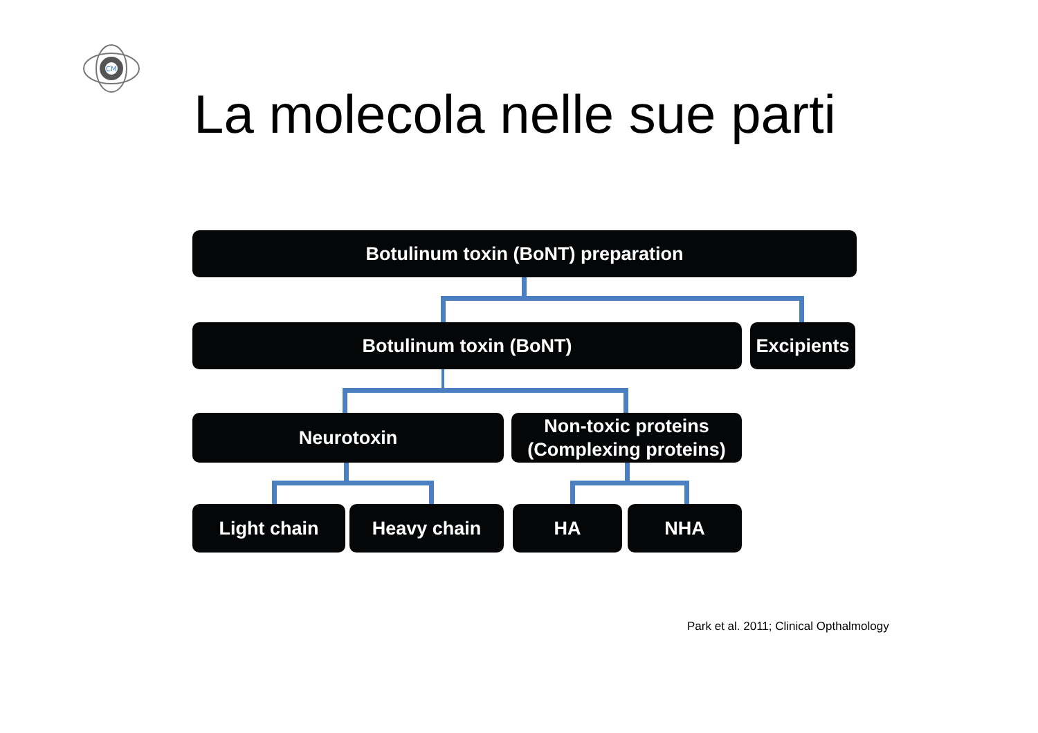CM
La molecola nelle sue parti
Botulinum toxin (BoNT) preparation
Botulinum toxin (BoNT)
Excipients
Neurotoxin
Non-toxic proteins
(Complexing proteins)
Light chain Heavy chain HA NHA
Park et al. 2011; Clinical Opthalmology